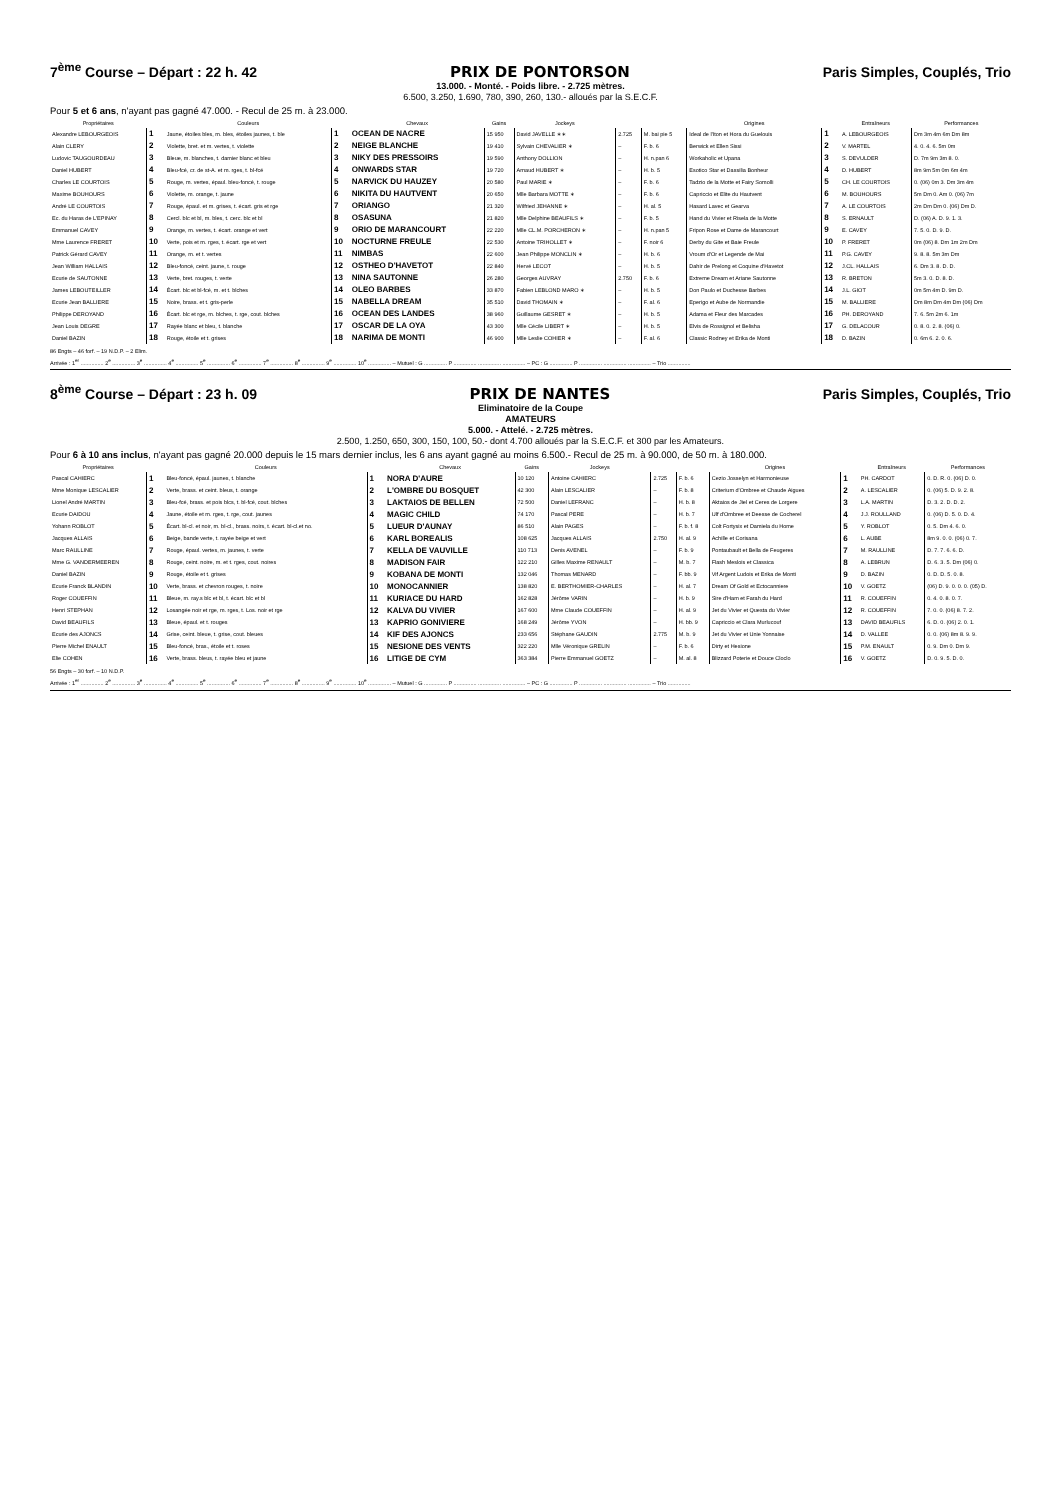7<sup>ème</sup> Course – Départ : 22 h. 42 PRIX DE PONTORSON Paris Simples, Couplés, Trio
13.000. - Monté. - Poids libre. - 2.725 mètres.
6.500, 3.250, 1.690, 780, 390, 260, 130.- alloués par la S.E.C.F.
Pour 5 et 6 ans, n'ayant pas gagné 47.000. - Recul de 25 m. à 23.000.
| Propriétaires | | Couleurs | | Chevaux | Gains | Jockeys | | | Origines | | Entraîneurs | Performances |
| --- | --- | --- | --- | --- | --- | --- | --- | --- | --- | --- | --- | --- |
| Alexandre LEBOURGEOIS | 1 | Jaune, étoiles bles, m. bles, étoiles jaunes, t. ble | 1 | OCEAN DE NACRE | 15 950 | David JAVELLE ∗∗ | 2.725 | M. bai pie 5 | Ideal de l'Iton et Hora du Guelouis | 1 | A. LEBOURGEOIS | Dm 3m 4m 6m Dm 8m |
| Alain CLERY | 2 | Violette, bret. et m. vertes, t. violette | 2 | NEIGE BLANCHE | 19 410 | Sylvain CHEVALIER ∗ | – | F. b. 6 | Berwick et Ellen Sissi | 2 | V. MARTEL | 4. 0. 4. 6. 5m 0m |
| Ludovic TAUGOURDEAU | 3 | Bleue, m. blanches, t. damier blanc et bleu | 3 | NIKY DES PRESSOIRS | 19 590 | Anthony DOLLION | – | H. n.pan 6 | Workaholic et Upana | 3 | S. DEVULDER | D. 7m 9m 3m 8. 0. |
| Daniel HUBERT | 4 | Bleu-fcé, cr. de st-A. et m. rges, t. bl-fcé | 4 | ONWARDS STAR | 19 720 | Arnaud HUBERT ∗ | – | H. b. 5 | Esotico Star et Dassilia Bonheur | 4 | D. HUBERT | 8m 9m 5m 0m 6m 4m |
| Charles LE COURTOIS | 5 | Rouge, m. vertes, épaul. bleu-foncé, t. rouge | 5 | NARVICK DU HAUZEY | 20 580 | Paul MARIE ∗ | – | F. b. 6 | Tadzio de la Motte et Fairy Somolli | 5 | CH. LE COURTOIS | 0. (06) 0m 3. Dm 3m 4m |
| Maxime BOUHOURS | 6 | Violette, m. orange, t. jaune | 6 | NIKITA DU HAUTVENT | 20 650 | Mlle Barbara MOTTE ∗ | – | F. b. 6 | Capriccio et Elite du Hautvent | 6 | M. BOUHOURS | 5m Dm 0. Am 0. (06) 7m |
| André LE COURTOIS | 7 | Rouge, épaul. et m. grises, t. écart. gris et rge | 7 | ORIANGO | 21 320 | Wilfried JEHANNE ∗ | – | H. al. 5 | Hasard Lavec et Gearva | 7 | A. LE COURTOIS | 2m Dm Dm 0. (06) Dm D. |
| Ec. du Haras de L'EPINAY | 8 | Cercl. blc et bl, m. bles, t. cerc. blc et bl | 8 | OSASUNA | 21 820 | Mlle Delphine BEAUFILS ∗ | – | F. b. 5 | Hand du Vivier et Risela de la Motte | 8 | S. ERNAULT | D. (06) A. D. 9. 1. 3. |
| Emmanuel CAVEY | 9 | Orange, m. vertes, t. écart. orange et vert | 9 | ORIO DE MARANCOURT | 22 220 | Mlle CL.M. PORCHERON ∗ | – | H. n.pan 5 | Fripon Rose et Dame de Marancourt | 9 | E. CAVEY | 7. 5. 0. D. 9. D. |
| Mme Laurence FRERET | 10 | Verte, pois et m. rges, t. écart. rge et vert | 10 | NOCTURNE FREULE | 22 530 | Antoine TRIHOLLET ∗ | – | F. noir 6 | Derby du Gite et Baie Freule | 10 | P. FRERET | 0m (06) 8. Dm 1m 2m Dm |
| Patrick Gérard CAVEY | 11 | Orange, m. et t. vertes | 11 | NIMBAS | 22 600 | Jean Philippe MONCLIN ∗ | – | H. b. 6 | Vroum d'Or et Legende de Mai | 11 | P.G. CAVEY | 9. 8. 8. 5m 3m Dm |
| Jean William HALLAIS | 12 | Bleu-foncé, ceint. jaune, t. rouge | 12 | OSTHEO D'HAVETOT | 22 840 | Hervé LECOT | – | H. b. 5 | Dahir de Prelong et Coquine d'Havetot | 12 | J.CL. HALLAIS | 6. Dm 3. 8. D. D. |
| Ecurie de SAUTONNE | 13 | Verte, bret. rouges, t. verte | 13 | NINA SAUTONNE | 26 280 | Georges AUVRAY | 2.750 | F. b. 6 | Extreme Dream et Ariane Sautonne | 13 | R. BRETON | 5m 3. 0. D. 8. D. |
| James LEBOUTEILLER | 14 | Écart. blc et bl-fcé, m. et t. blches | 14 | OLEO BARBES | 33 870 | Fabien LEBLOND MARO ∗ | – | H. b. 5 | Don Paulo et Duchesse Barbes | 14 | J.L. GIOT | 0m 5m 4m D. 9m D. |
| Ecurie Jean BALLIERE | 15 | Noire, brass. et t. gris-perle | 15 | NABELLA DREAM | 35 510 | David THOMAIN ∗ | – | F. al. 6 | Eperigo et Aube de Normandie | 15 | M. BALLIERE | Dm 8m Dm 4m Dm (06) Dm |
| Philippe DEROYAND | 16 | Écart. blc et rge, m. blches, t. rge, cout. blches | 16 | OCEAN DES LANDES | 38 960 | Guillaume GESRET ∗ | – | H. b. 5 | Adama et Fleur des Marcades | 16 | PH. DEROYAND | 7. 6. 5m 2m 6. 1m |
| Jean Louis DEGRE | 17 | Rayée blanc et bleu, t. blanche | 17 | OSCAR DE LA OYA | 43 300 | Mlle Cécile LIBERT ∗ | – | H. b. 5 | Elvis de Rossignol et Belisha | 17 | G. DELACOUR | 0. 8. 0. 2. 8. (06) 0. |
| Daniel BAZIN | 18 | Rouge, étoile et t. grises | 18 | NARIMA DE MONTI | 46 900 | Mlle Leslie COHIER ∗ | – | F. al. 6 | Classic Rodney et Erika de Monti | 18 | D. BAZIN | 0. 6m 6. 2. 0. 6. |
86 Engts – 46 forf. – 19 N.D.P. – 2 Elim.
Arrivée : 1<sup>er</sup> ............... 2<sup>e</sup> ............... 3<sup>e</sup> ............... 4<sup>e</sup> ............... 5<sup>e</sup> ............... 6<sup>e</sup> ............... 7<sup>e</sup> ............... 8<sup>e</sup> ............... 9<sup>e</sup> ............... 10<sup>e</sup> ............... – Mutuel : G ............... P ............... ............... ............... – PC : G ............... P ............... ............... ............... – Trio ...............
8<sup>ème</sup> Course – Départ : 23 h. 09 PRIX DE NANTES Paris Simples, Couplés, Trio
Eliminatoire de la Coupe
AMATEURS
5.000. - Attelé. - 2.725 mètres.
2.500, 1.250, 650, 300, 150, 100, 50.- dont 4.700 alloués par la S.E.C.F. et 300 par les Amateurs.
Pour 6 à 10 ans inclus, n'ayant pas gagné 20.000 depuis le 15 mars dernier inclus, les 6 ans ayant gagné au moins 6.500.- Recul de 25 m. à 90.000, de 50 m. à 180.000.
| Propriétaires | | Couleurs | | Chevaux | Gains | Jockeys | | | Origines | | Entraîneurs | Performances |
| --- | --- | --- | --- | --- | --- | --- | --- | --- | --- | --- | --- | --- |
| Pascal CAHIERC | 1 | Bleu-foncé, épaul. jaunes, t. blanche | 1 | NORA D'AURE | 10 120 | Antoine CAHIERC | 2.725 | F. b. 6 | Cezio Josselyn et Harmonieuse | 1 | PH. CARDOT | 0. D. R. 0. (06) D. 0. |
| Mme Monique LESCALIER | 2 | Verte, brass. et ceint. bleus, t. orange | 2 | L'OMBRE DU BOSQUET | 42 300 | Alain LESCALIER | – | F. b. 8 | Criterium d'Ombree et Chaude Aigues | 2 | A. LESCALIER | 0. (06) 5. D. 9. 2. 8. |
| Lionel André MARTIN | 3 | Bleu-fcé, brass. et pois blcs, t. bl-fcé, cout. blches | 3 | LAKTAIOS DE BELLEN | 72 500 | Daniel LEFRANC | – | H. b. 8 | Aktaios de Jiel et Ceres de Lorgere | 3 | L.A. MARTIN | D. 3. 2. D. D. 2. |
| Ecurie DAIDOU | 4 | Jaune, étoile et m. rges, t. rge, cout. jaunes | 4 | MAGIC CHILD | 74 170 | Pascal PERE | – | H. b. 7 | Ulf d'Ombree et Deesse de Cocherel | 4 | J.J. ROULLAND | 0. (06) D. 5. 0. D. 4. |
| Yohann ROBLOT | 5 | Écart. bl-cl. et noir, m. bl-cl., brass. noirs, t. écart. bl-cl.et no. | 5 | LUEUR D'AUNAY | 86 510 | Alain PAGES | – | F. b. f. 8 | Colt Fortysix et Damiela du Home | 5 | Y. ROBLOT | 0. 5. Dm 4. 6. 0. |
| Jacques ALLAIS | 6 | Beige, bande verte, t. rayée beige et vert | 6 | KARL BOREALIS | 108 625 | Jacques ALLAIS | 2.750 | H. al. 9 | Achille et Corisana | 6 | L. AUBE | 8m 9. 0. 0. (06) 0. 7. |
| Marc RAULLINE | 7 | Rouge, épaul. vertes, m. jaunes, t. verte | 7 | KELLA DE VAUVILLE | 110 713 | Denis AVENEL | – | F. b. 9 | Pontaubault et Bella de Feugeres | 7 | M. RAULLINE | D. 7. 7. 6. 6. D. |
| Mme G. VANDERMEEREN | 8 | Rouge, ceint. noire, m. et t. rges, cout. noires | 8 | MADISON FAIR | 122 210 | Gilles Maxime RENAULT | – | M. b. 7 | Flash Meslois et Classica | 8 | A. LEBRUN | D. 6. 3. 5. Dm (06) 0. |
| Daniel BAZIN | 9 | Rouge, étoile et t. grises | 9 | KOBANA DE MONTI | 132 046 | Thomas MENARD | – | F. bb. 9 | Vif Argent Ludois et Erika de Monti | 9 | D. BAZIN | 0. D. D. 5. 0. 8. |
| Ecurie Franck BLANDIN | 10 | Verte, brass. et chevron rouges, t. noire | 10 | MONOCANNIER | 138 820 | E. BERTHOMIER-CHARLES | – | H. al. 7 | Dream Of Gold et Ectocanniere | 10 | V. GOETZ | (06) D. 9. 0. 0. 0. (05) D. |
| Roger COUEFFIN | 11 | Bleue, m. ray.s blc et bl, t. écart. blc et bl | 11 | KURIACE DU HARD | 162 828 | Jérôme VARIN | – | H. b. 9 | Sire d'Ham et Farah du Hard | 11 | R. COUEFFIN | 0. 4. 0. 8. 0. 7. |
| Henri STEPHAN | 12 | Losangée noir et rge, m. rges, t. Los. noir et rge | 12 | KALVA DU VIVIER | 167 600 | Mme Claude COUEFFIN | – | H. al. 9 | Jet du Vivier et Questa du Vivier | 12 | R. COUEFFIN | 7. 0. 0. (06) 8. 7. 2. |
| David BEAUFILS | 13 | Bleue, épaul. et t. rouges | 13 | KAPRIO GONIVIERE | 168 249 | Jérôme YVON | – | H. bb. 9 | Capriccio et Clara Murlucouf | 13 | DAVID BEAUFILS | 6. D. 0. (06) 2. 0. 1. |
| Ecurie des AJONCS | 14 | Grise, ceint. bleue, t. grise, cout. bleues | 14 | KIF DES AJONCS | 233 656 | Stéphane GAUDIN | 2.775 | M. b. 9 | Jet du Vivier et Unie Yonnaise | 14 | D. VALLEE | 0. 0. (06) 8m 8. 9. 9. |
| Pierre Michel ENAULT | 15 | Bleu-foncé, bras., étoile et t. roses | 15 | NESIONE DES VENTS | 322 220 | Mlle Véronique GRELIN | – | F. b. 6 | Dirty et Hesione | 15 | P.M. ENAULT | 0. 9. Dm 0. Dm 9. |
| Elie COHEN | 16 | Verte, brass. bleus, t. rayée bleu et jaune | 16 | LITIGE DE CYM | 363 384 | Pierre Emmanuel GOETZ | – | M. al. 8 | Blizzard Poterie et Douce Cloclo | 16 | V. GOETZ | D. 0. 9. 5. D. 0. |
56 Engts – 30 forf. – 10 N.D.P.
Arrivée : 1<sup>er</sup> ............... 2<sup>e</sup> ............... 3<sup>e</sup> ............... 4<sup>e</sup> ............... 5<sup>e</sup> ............... 6<sup>e</sup> ............... 7<sup>e</sup> ............... 8<sup>e</sup> ............... 9<sup>e</sup> ............... 10<sup>e</sup> ............... – Mutuel : G ............... P ............... ............... ............... – PC : G ............... P ............... ............... ............... – Trio ...............